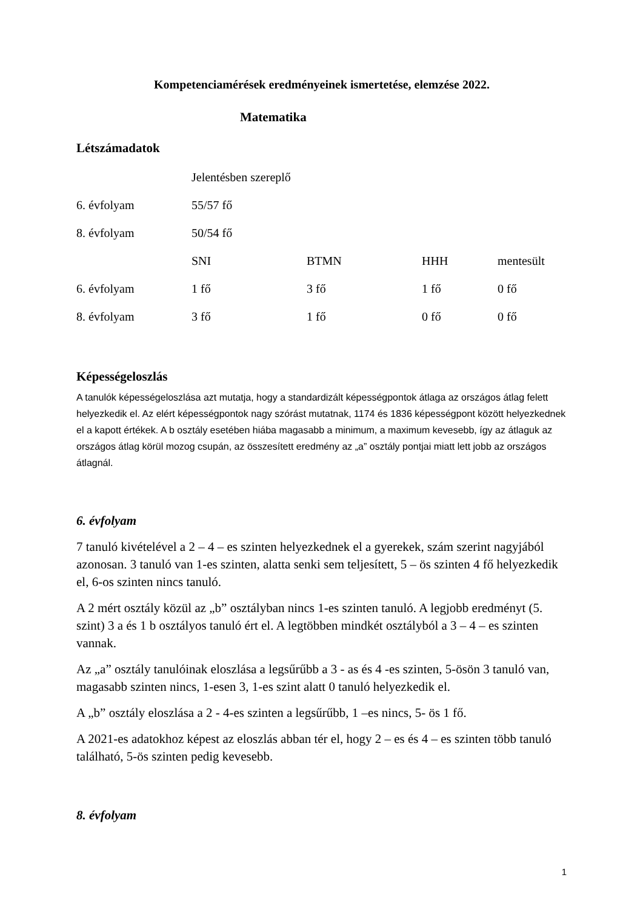Kompetenciamérések eredményeinek ismertetése, elemzése 2022.
Matematika
Létszámadatok
| | Jelentésben szereplő | | | |
| 6. évfolyam | 55/57 fő | | | |
| 8. évfolyam | 50/54 fő | | | |
| | SNI | BTMN | HHH | mentesült |
| 6. évfolyam | 1 fő | 3 fő | 1 fő | 0 fő |
| 8. évfolyam | 3 fő | 1 fő | 0 fő | 0 fő |
Képességeloszlás
A tanulók képességeloszlása azt mutatja, hogy a standardizált képességpontok átlaga az országos átlag felett helyezkedik el. Az elért képességpontok nagy szórást mutatnak, 1174 és 1836 képességpont között helyezkednek el a kapott értékek. A b osztály esetében hiába magasabb a minimum, a maximum kevesebb, így az átlaguk az országos átlag körül mozog csupán, az összesített eredmény az „a” osztály pontjai miatt lett jobb az országos átlagnál.
6. évfolyam
7 tanuló kivételével a 2 – 4 – es szinten helyezkednek el a gyerekek, szám szerint nagyjából azonosan. 3 tanuló van 1-es szinten, alatta senki sem teljesített, 5 – ös szinten 4 fő helyezkedik el, 6-os szinten nincs tanuló.
A 2 mért osztály közül az „b” osztályban nincs 1-es szinten tanuló. A legjobb eredményt (5. szint) 3 a és 1 b osztályos tanuló ért el. A legtöbben mindkét osztályból a 3 – 4 – es szinten vannak.
Az „a” osztály tanulóinak eloszlása a legsűrűbb a 3 - as és 4 -es szinten, 5-ösön 3 tanuló van, magasabb szinten nincs, 1-esen 3, 1-es szint alatt 0 tanuló helyezkedik el.
A „b” osztály eloszlása a 2 - 4-es szinten a legsűrűbb, 1 –es nincs, 5- ös 1 fő.
A 2021-es adatokhoz képest az eloszlás abban tér el, hogy 2 – es és 4 – es szinten több tanuló található, 5-ös szinten pedig kevesebb.
8. évfolyam
1